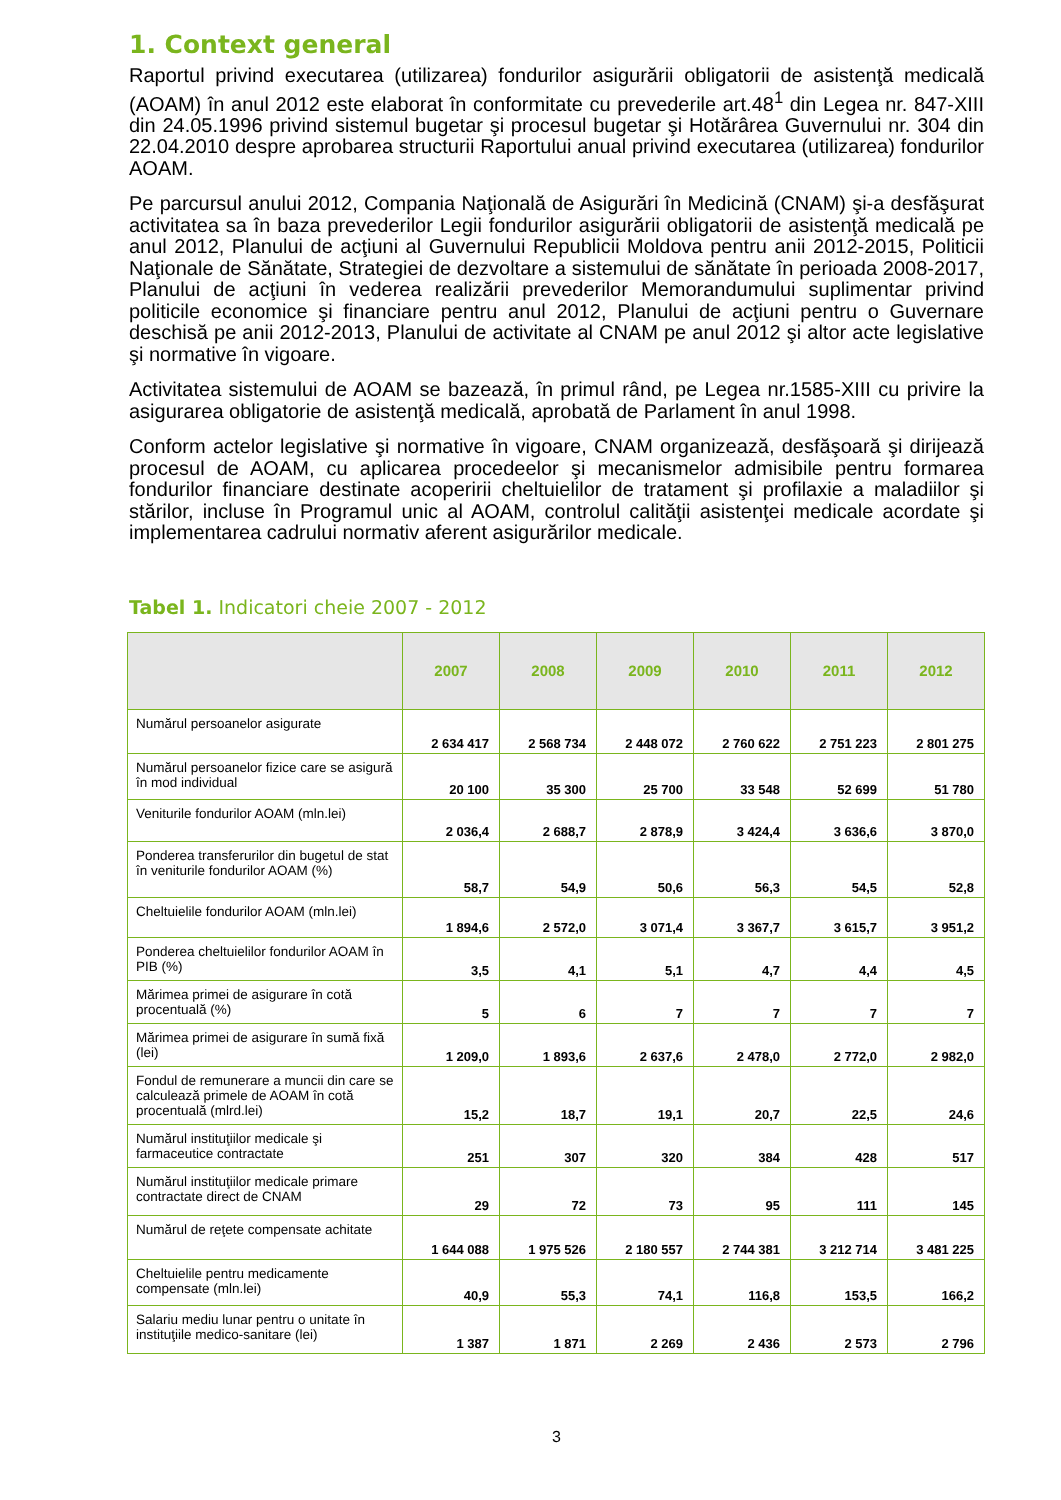1. Context general
Raportul privind executarea (utilizarea) fondurilor asigurării obligatorii de asistenţă medicală (AOAM) în anul 2012 este elaborat în conformitate cu prevederile art.48<sup>1</sup> din Legea nr. 847-XIII din 24.05.1996 privind sistemul bugetar şi procesul bugetar şi Hotărârea Guvernului nr. 304 din 22.04.2010 despre aprobarea structurii Raportului anual privind executarea (utilizarea) fondurilor AOAM.
Pe parcursul anului 2012, Compania Naţională de Asigurări în Medicină (CNAM) şi-a desfăşurat activitatea sa în baza prevederilor Legii fondurilor asigurării obligatorii de asistenţă medicală pe anul 2012, Planului de acţiuni al Guvernului Republicii Moldova pentru anii 2012-2015, Politicii Naţionale de Sănătate, Strategiei de dezvoltare a sistemului de sănătate în perioada 2008-2017, Planului de acţiuni în vederea realizării prevederilor Memorandumului suplimentar privind politicile economice şi financiare pentru anul 2012, Planului de acţiuni pentru o Guvernare deschisă pe anii 2012-2013, Planului de activitate al CNAM pe anul 2012 şi altor acte legislative şi normative în vigoare.
Activitatea sistemului de AOAM se bazează, în primul rând, pe Legea nr.1585-XIII cu privire la asigurarea obligatorie de asistenţă medicală, aprobată de Parlament în anul 1998.
Conform actelor legislative şi normative în vigoare, CNAM organizează, desfăşoară şi dirijează procesul de AOAM, cu aplicarea procedeelor şi mecanismelor admisibile pentru formarea fondurilor financiare destinate acoperirii cheltuielilor de tratament şi profilaxie a maladiilor şi stărilor, incluse în Programul unic al AOAM, controlul calităţii asistenţei medicale acordate şi implementarea cadrului normativ aferent asigurărilor medicale.
Tabel 1. Indicatori cheie 2007 - 2012
| | 2007 | 2008 | 2009 | 2010 | 2011 | 2012 |
| --- | --- | --- | --- | --- | --- | --- |
| Numărul persoanelor asigurate | 2 634 417 | 2 568 734 | 2 448 072 | 2 760 622 | 2 751 223 | 2 801 275 |
| Numărul persoanelor fizice care se asigură în mod individual | 20 100 | 35 300 | 25 700 | 33 548 | 52 699 | 51 780 |
| Veniturile fondurilor AOAM (mln.lei) | 2 036,4 | 2 688,7 | 2 878,9 | 3 424,4 | 3 636,6 | 3 870,0 |
| Ponderea transferurilor din bugetul de stat în veniturile fondurilor AOAM (%) | 58,7 | 54,9 | 50,6 | 56,3 | 54,5 | 52,8 |
| Cheltuielile fondurilor AOAM (mln.lei) | 1 894,6 | 2 572,0 | 3 071,4 | 3 367,7 | 3 615,7 | 3 951,2 |
| Ponderea cheltuielilor fondurilor AOAM în PIB (%) | 3,5 | 4,1 | 5,1 | 4,7 | 4,4 | 4,5 |
| Mărimea primei de asigurare în cotă procentuală (%) | 5 | 6 | 7 | 7 | 7 | 7 |
| Mărimea primei de asigurare în sumă fixă (lei) | 1 209,0 | 1 893,6 | 2 637,6 | 2 478,0 | 2 772,0 | 2 982,0 |
| Fondul de remunerare a muncii din care se calculează primele de AOAM în cotă procentuală (mlrd.lei) | 15,2 | 18,7 | 19,1 | 20,7 | 22,5 | 24,6 |
| Numărul instituţiilor medicale şi farmaceutice contractate | 251 | 307 | 320 | 384 | 428 | 517 |
| Numărul instituţiilor medicale primare contractate direct de CNAM | 29 | 72 | 73 | 95 | 111 | 145 |
| Numărul de reţete compensate achitate | 1 644 088 | 1 975 526 | 2 180 557 | 2 744 381 | 3 212 714 | 3 481 225 |
| Cheltuielile pentru medicamente compensate (mln.lei) | 40,9 | 55,3 | 74,1 | 116,8 | 153,5 | 166,2 |
| Salariu mediu lunar pentru o unitate în instituţiile medico-sanitare (lei) | 1 387 | 1 871 | 2 269 | 2 436 | 2 573 | 2 796 |
3